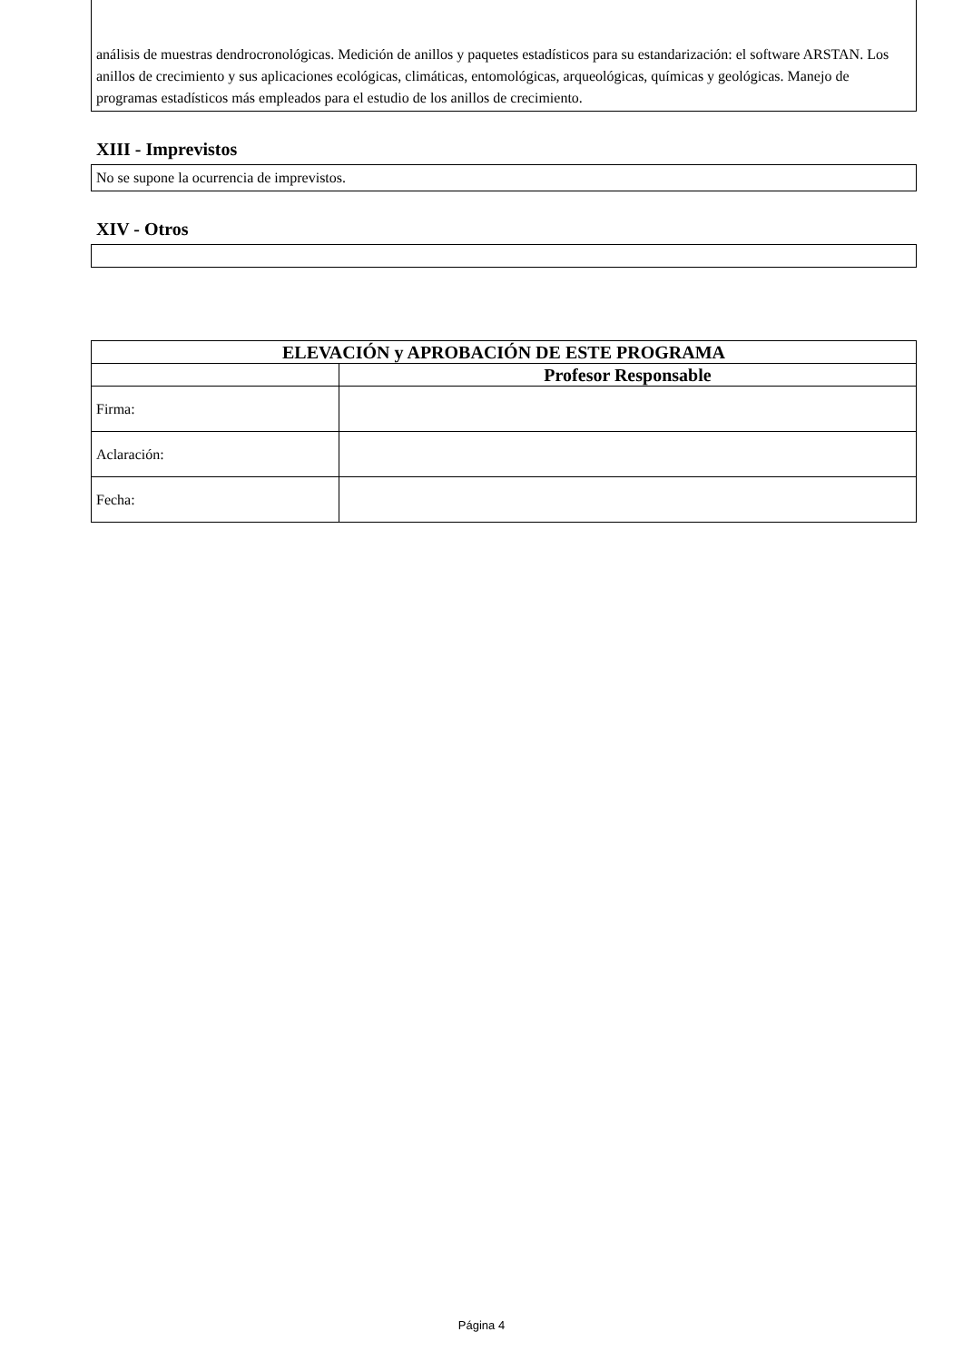análisis de muestras dendrocronológicas. Medición de anillos y paquetes estadísticos para su estandarización: el software ARSTAN. Los anillos de crecimiento y sus aplicaciones ecológicas, climáticas, entomológicas, arqueológicas, químicas y geológicas. Manejo de programas estadísticos más empleados para el estudio de los anillos de crecimiento.
XIII - Imprevistos
No se supone la ocurrencia de imprevistos.
XIV - Otros
| ELEVACIÓN y APROBACIÓN DE ESTE PROGRAMA | |
| --- | --- |
| | Profesor Responsable |
| Firma: | |
| Aclaración: | |
| Fecha: | |
Página 4